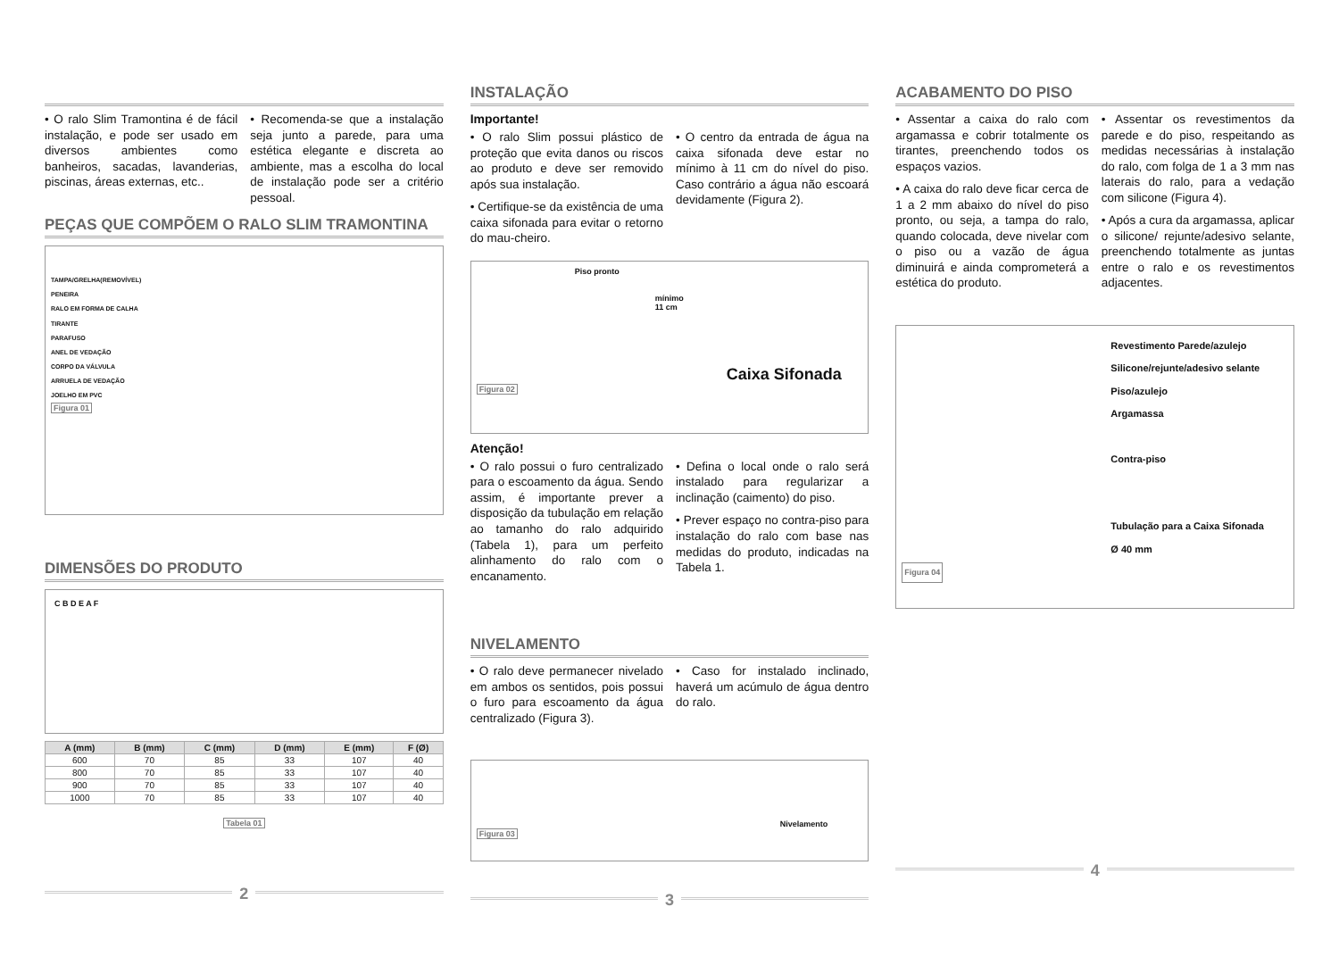• O ralo Slim Tramontina é de fácil instalação, e pode ser usado em diversos ambientes como banheiros, sacadas, lavanderias, piscinas, áreas externas, etc..
• Recomenda-se que a instalação seja junto a parede, para uma estética elegante e discreta ao ambiente, mas a escolha do local de instalação pode ser a critério pessoal.
PEÇAS QUE COMPÕEM O RALO SLIM TRAMONTINA
TAMPA/GRELHA(REMOVÍVEL)
PENEIRA
RALO EM FORMA DE CALHA
TIRANTE
PARAFUSO
ANEL DE VEDAÇÃO
CORPO DA VÁLVULA
ARRUELA DE VEDAÇÃO
JOELHO EM PVC
Figura 01
DIMENSÕES DO PRODUTO
C B D E A F
| A (mm) | B (mm) | C (mm) | D (mm) | E (mm) | F (Ø) |
| --- | --- | --- | --- | --- | --- |
| 600 | 70 | 85 | 33 | 107 | 40 |
| 800 | 70 | 85 | 33 | 107 | 40 |
| 900 | 70 | 85 | 33 | 107 | 40 |
| 1000 | 70 | 85 | 33 | 107 | 40 |
Tabela 01
2
INSTALAÇÃO
Importante!
• O ralo Slim possui plástico de proteção que evita danos ou riscos ao produto e deve ser removido após sua instalação.
• Certifique-se da existência de uma caixa sifonada para evitar o retorno do mau-cheiro.
• O centro da entrada de água na caixa sifonada deve estar no mínimo à 11 cm do nível do piso. Caso contrário a água não escoará devidamente (Figura 2).
Piso pronto
mínimo
11 cm
Caixa Sifonada
Figura 02
Atenção!
• O ralo possui o furo centralizado para o escoamento da água. Sendo assim, é importante prever a disposição da tubulação em relação ao tamanho do ralo adquirido (Tabela 1), para um perfeito alinhamento do ralo com o encanamento.
• Defina o local onde o ralo será instalado para regularizar a inclinação (caimento) do piso.
• Prever espaço no contra-piso para instalação do ralo com base nas medidas do produto, indicadas na Tabela 1.
NIVELAMENTO
• O ralo deve permanecer nivelado em ambos os sentidos, pois possui o furo para escoamento da água centralizado (Figura 3).
• Caso for instalado inclinado, haverá um acúmulo de água dentro do ralo.
Nivelamento
Figura 03
3
ACABAMENTO DO PISO
• Assentar a caixa do ralo com argamassa e cobrir totalmente os tirantes, preenchendo todos os espaços vazios.
• A caixa do ralo deve ficar cerca de 1 a 2 mm abaixo do nível do piso pronto, ou seja, a tampa do ralo, quando colocada, deve nivelar com o piso ou a vazão de água diminuirá e ainda comprometerá a estética do produto.
• Assentar os revestimentos da parede e do piso, respeitando as medidas necessárias à instalação do ralo, com folga de 1 a 3 mm nas laterais do ralo, para a vedação com silicone (Figura 4).
• Após a cura da argamassa, aplicar o silicone/ rejunte/adesivo selante, preenchendo totalmente as juntas entre o ralo e os revestimentos adjacentes.
Revestimento Parede/azulejo
Silicone/rejunte/adesivo selante
Piso/azulejo
Argamassa
Contra-piso
Tubulação para a Caixa Sifonada
Ø 40 mm
Figura 04
4